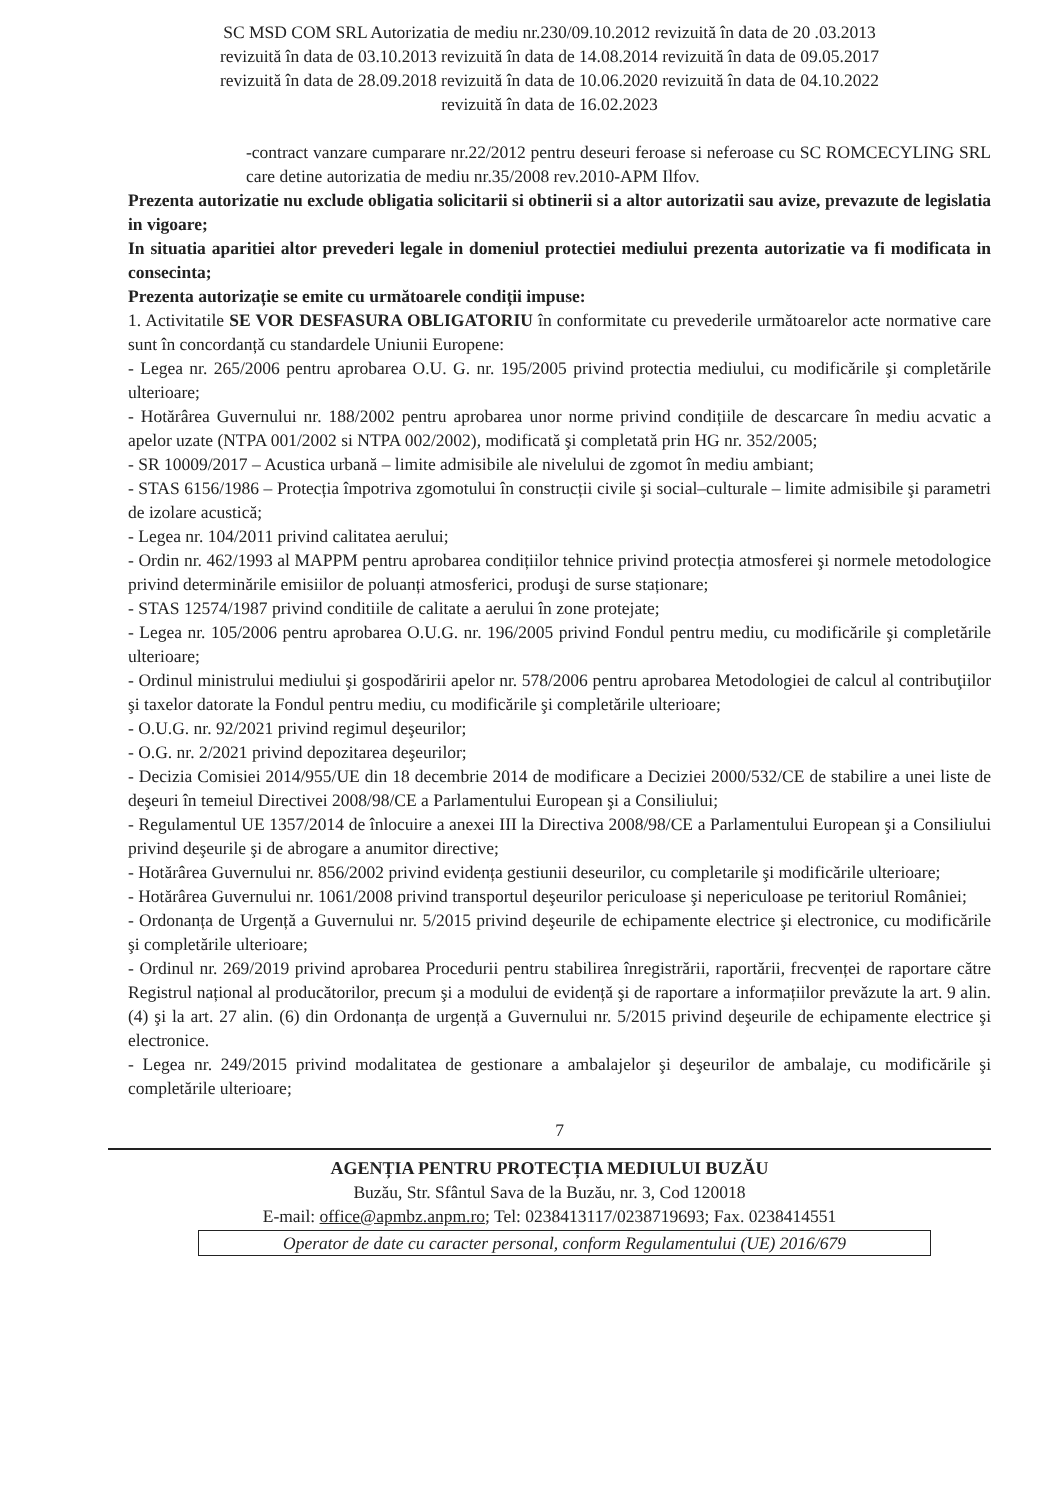SC MSD COM SRL Autorizatia de mediu nr.230/09.10.2012 revizuită în data de 20 .03.2013
revizuită în data de 03.10.2013 revizuită în data de 14.08.2014 revizuită în data de 09.05.2017
revizuită în data de 28.09.2018 revizuită în data de 10.06.2020 revizuită în data de 04.10.2022
revizuită în data de 16.02.2023
-contract vanzare cumparare nr.22/2012 pentru deseuri feroase si neferoase cu SC ROMCECYLING SRL care detine autorizatia de mediu nr.35/2008 rev.2010-APM Ilfov.
Prezenta autorizatie nu exclude obligatia solicitarii si obtinerii si a altor autorizatii sau avize, prevazute de legislatia in vigoare;
In situatia aparitiei altor prevederi legale in domeniul protectiei mediului prezenta autorizatie va fi modificata in consecinta;
Prezenta autorizație se emite cu următoarele condiții impuse:
1. Activitatile SE VOR DESFASURA OBLIGATORIU în conformitate cu prevederile următoarelor acte normative care sunt în concordanță cu standardele Uniunii Europene:
- Legea nr. 265/2006 pentru aprobarea O.U. G. nr. 195/2005 privind protectia mediului, cu modificările şi completările ulterioare;
- Hotărârea Guvernului nr. 188/2002 pentru aprobarea unor norme privind condițiile de descarcare în mediu acvatic a apelor uzate (NTPA 001/2002 si NTPA 002/2002), modificată şi completată prin HG nr. 352/2005;
- SR 10009/2017 – Acustica urbană – limite admisibile ale nivelului de zgomot în mediu ambiant;
- STAS 6156/1986 – Protecția împotriva zgomotului în construcții civile şi social–culturale – limite admisibile şi parametri de izolare acustică;
- Legea nr. 104/2011 privind calitatea aerului;
- Ordin nr. 462/1993 al MAPPM pentru aprobarea condițiilor tehnice privind protecția atmosferei şi normele metodologice privind determinările emisiilor de poluanți atmosferici, produşi de surse staționare;
- STAS 12574/1987 privind conditiile de calitate a aerului în zone protejate;
- Legea nr. 105/2006 pentru aprobarea O.U.G. nr. 196/2005 privind Fondul pentru mediu, cu modificările şi completările ulterioare;
- Ordinul ministrului mediului şi gospodăririi apelor nr. 578/2006 pentru aprobarea Metodologiei de calcul al contribuţiilor şi taxelor datorate la Fondul pentru mediu, cu modificările şi completările ulterioare;
- O.U.G. nr. 92/2021 privind regimul deşeurilor;
- O.G. nr. 2/2021 privind depozitarea deşeurilor;
- Decizia Comisiei 2014/955/UE din 18 decembrie 2014 de modificare a Deciziei 2000/532/CE de stabilire a unei liste de deşeuri în temeiul Directivei 2008/98/CE a Parlamentului European şi a Consiliului;
- Regulamentul UE 1357/2014 de înlocuire a anexei III la Directiva 2008/98/CE a Parlamentului European şi a Consiliului privind deşeurile şi de abrogare a anumitor directive;
- Hotărârea Guvernului nr. 856/2002 privind evidența gestiunii deseurilor, cu completarile şi modificările ulterioare;
- Hotărârea Guvernului nr. 1061/2008 privind transportul deşeurilor periculoase şi nepericuloase pe teritoriul României;
- Ordonanța de Urgență a Guvernului nr. 5/2015 privind deşeurile de echipamente electrice şi electronice, cu modificările şi completările ulterioare;
- Ordinul nr. 269/2019 privind aprobarea Procedurii pentru stabilirea înregistrării, raportării, frecvenței de raportare către Registrul național al producătorilor, precum şi a modului de evidență şi de raportare a informațiilor prevăzute la art. 9 alin. (4) şi la art. 27 alin. (6) din Ordonanța de urgență a Guvernului nr. 5/2015 privind deşeurile de echipamente electrice şi electronice.
- Legea nr. 249/2015 privind modalitatea de gestionare a ambalajelor şi deşeurilor de ambalaje, cu modificările şi completările ulterioare;
7
AGENȚIA PENTRU PROTECȚIA MEDIULUI BUZĂU
Buzău, Str. Sfântul Sava de la Buzău, nr. 3, Cod 120018
E-mail: office@apmbz.anpm.ro; Tel: 0238413117/0238719693; Fax. 0238414551
Operator de date cu caracter personal, conform Regulamentului (UE) 2016/679